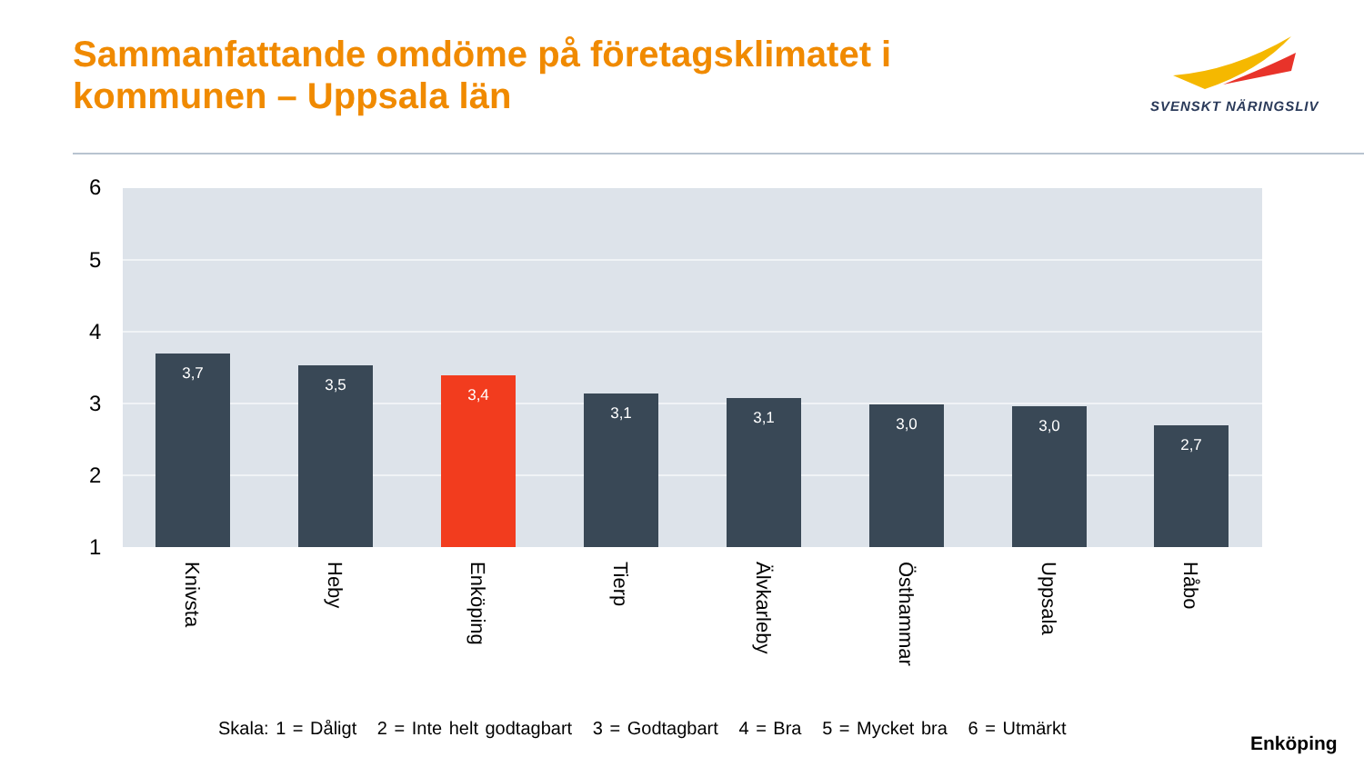Sammanfattande omdöme på företagsklimatet i kommunen – Uppsala län
SVENSKT NÄRINGSLIV
6
5
4
3
2
1
3,7 3,5 3,4 3,1 3,1 3,0 3,0 2,7
Knivsta
Heby
Enköping
Tierp
Älvkarleby
Östhammar
Uppsala
Håbo
Skala: 1 = Dåligt 2 = Inte helt godtagbart 3 = Godtagbart 4 = Bra 5 = Mycket bra 6 = Utmärkt
Enköping